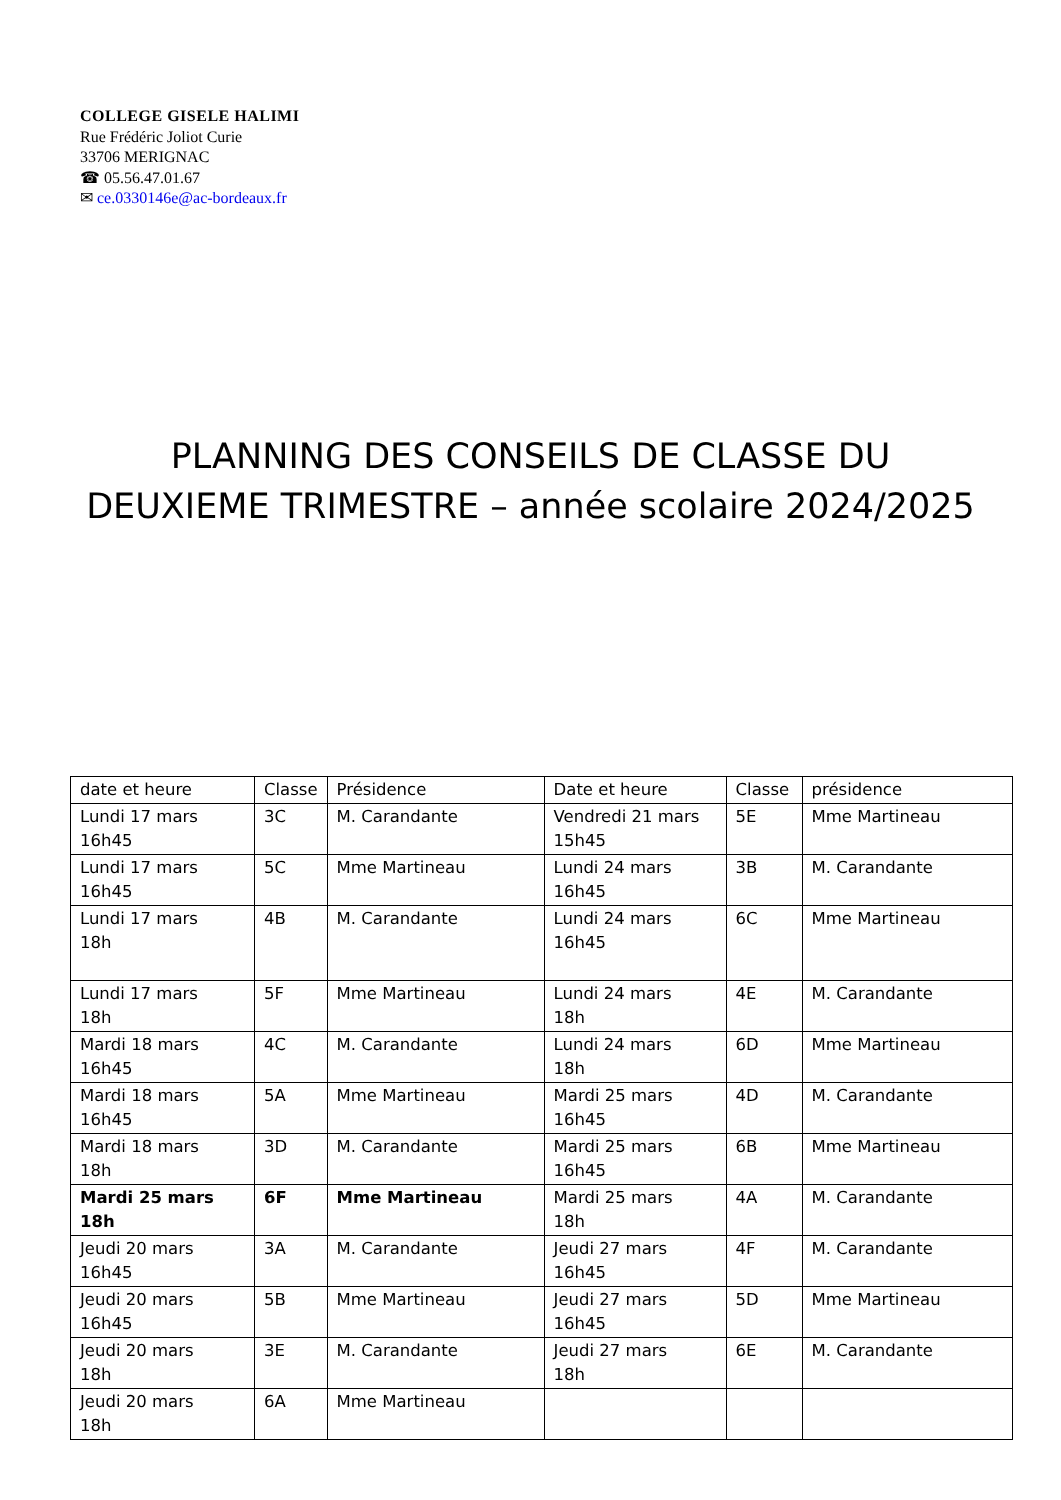COLLEGE GISELE HALIMI
Rue Frédéric Joliot Curie
33706 MERIGNAC
☎ 05.56.47.01.67
✉ ce.0330146e@ac-bordeaux.fr
PLANNING DES CONSEILS DE CLASSE DU
DEUXIEME TRIMESTRE – année scolaire 2024/2025
| date et heure | Classe | Présidence | Date et heure | Classe | présidence |
| Lundi 17 mars 16h45 | 3C | M. Carandante | Vendredi 21 mars 15h45 | 5E | Mme Martineau |
| Lundi 17 mars 16h45 | 5C | Mme Martineau | Lundi 24 mars 16h45 | 3B | M. Carandante |
| Lundi 17 mars 18h | 4B | M. Carandante | Lundi 24 mars 16h45 | 6C | Mme Martineau |
| Lundi 17 mars 18h | 5F | Mme Martineau | Lundi 24 mars 18h | 4E | M. Carandante |
| Mardi 18 mars 16h45 | 4C | M. Carandante | Lundi 24 mars 18h | 6D | Mme Martineau |
| Mardi 18 mars 16h45 | 5A | Mme Martineau | Mardi 25 mars 16h45 | 4D | M. Carandante |
| Mardi 18 mars 18h | 3D | M. Carandante | Mardi 25 mars 16h45 | 6B | Mme Martineau |
| Mardi 25 mars 18h | 6F | Mme Martineau | Mardi 25 mars 18h | 4A | M. Carandante |
| Jeudi 20 mars 16h45 | 3A | M. Carandante | Jeudi 27 mars 16h45 | 4F | M. Carandante |
| Jeudi 20 mars 16h45 | 5B | Mme Martineau | Jeudi 27 mars 16h45 | 5D | Mme Martineau |
| Jeudi 20 mars 18h | 3E | M. Carandante | Jeudi 27 mars 18h | 6E | M. Carandante |
| Jeudi 20 mars 18h | 6A | Mme Martineau | | | |